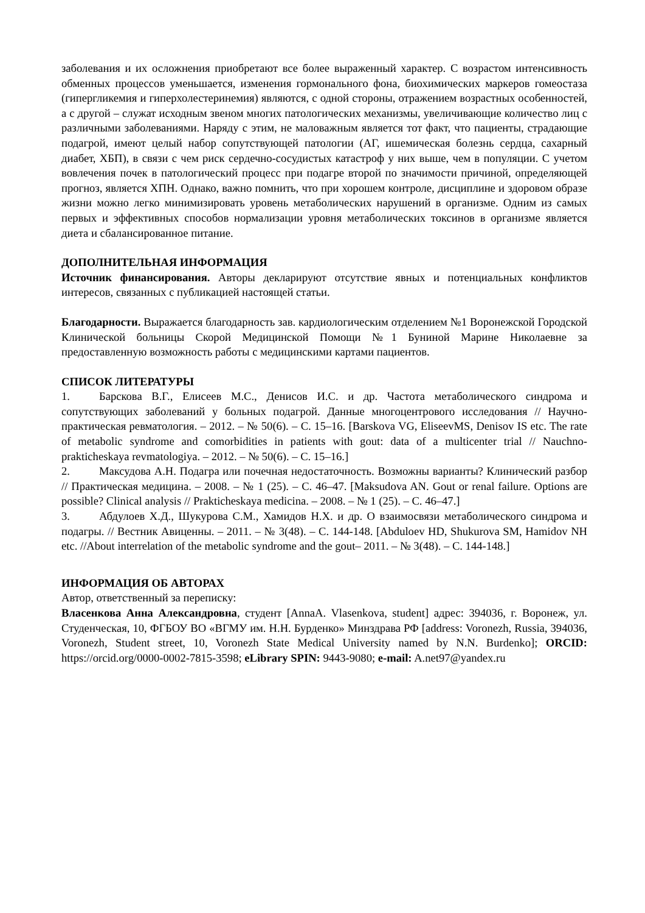заболевания и их осложнения приобретают все более выраженный характер. С возрастом интенсивность обменных процессов уменьшается, изменения гормонального фона, биохимических маркеров гомеостаза (гипергликемия и гиперхолестеринемия) являются, с одной стороны, отражением возрастных особенностей, а с другой – служат исходным звеном многих патологических механизмы, увеличивающие количество лиц с различными заболеваниями. Наряду с этим, не маловажным является тот факт, что пациенты, страдающие подагрой, имеют целый набор сопутствующей патологии (АГ, ишемическая болезнь сердца, сахарный диабет, ХБП), в связи с чем риск сердечно-сосудистых катастроф у них выше, чем в популяции. С учетом вовлечения почек в патологический процесс при подагре второй по значимости причиной, определяющей прогноз, является ХПН. Однако, важно помнить, что при хорошем контроле, дисциплине и здоровом образе жизни можно легко минимизировать уровень метаболических нарушений в организме. Одним из самых первых и эффективных способов нормализации уровня метаболических токсинов в организме является диета и сбалансированное питание.
ДОПОЛНИТЕЛЬНАЯ ИНФОРМАЦИЯ
Источник финансирования. Авторы декларируют отсутствие явных и потенциальных конфликтов интересов, связанных с публикацией настоящей статьи.
Благодарности. Выражается благодарность зав. кардиологическим отделением №1 Воронежской Городской Клинической больницы Скорой Медицинской Помощи №1 Буниной Марине Николаевне за предоставленную возможность работы с медицинскими картами пациентов.
СПИСОК ЛИТЕРАТУРЫ
1. Барскова В.Г., Елисеев М.С., Денисов И.С. и др. Частота метаболического синдрома и сопутствующих заболеваний у больных подагрой. Данные многоцентрового исследования // Научно-практическая ревматология. – 2012. – № 50(6). – С. 15–16. [Barskova VG, EliseevMS, Denisov IS etc. The rate of metabolic syndrome and comorbidities in patients with gout: data of a multicenter trial // Nauchno-prakticheskaya revmatologiya. – 2012. – № 50(6). – С. 15–16.]
2. Максудова А.Н. Подагра или почечная недостаточность. Возможны варианты? Клинический разбор // Практическая медицина. – 2008. – № 1 (25). – С. 46–47. [Maksudova AN. Gout or renal failure. Options are possible? Clinical analysis // Prakticheskaya medicina. – 2008. – № 1 (25). – С. 46–47.]
3. Абдулоев Х.Д., Шукурова С.М., Хамидов Н.Х. и др. О взаимосвязи метаболического синдрома и подагры. // Вестник Авиценны. – 2011. – № 3(48). – С. 144-148. [Abduloev HD, Shukurova SM, Hamidov NH etc. //About interrelation of the metabolic syndrome and the gout– 2011. – № 3(48). – С. 144-148.]
ИНФОРМАЦИЯ ОБ АВТОРАХ
Автор, ответственный за переписку:
Власенкова Анна Александровна, студент [AnnaA. Vlasenkova, student] адрес: 394036, г. Воронеж, ул. Студенческая, 10, ФГБОУ ВО «ВГМУ им. Н.Н. Бурденко» Минздрава РФ [address: Voronezh, Russia, 394036, Voronezh, Student street, 10, Voronezh State Medical University named by N.N. Burdenko]; ORCID: https://orcid.org/0000-0002-7815-3598; eLibrary SPIN: 9443-9080; e-mail: A.net97@yandex.ru